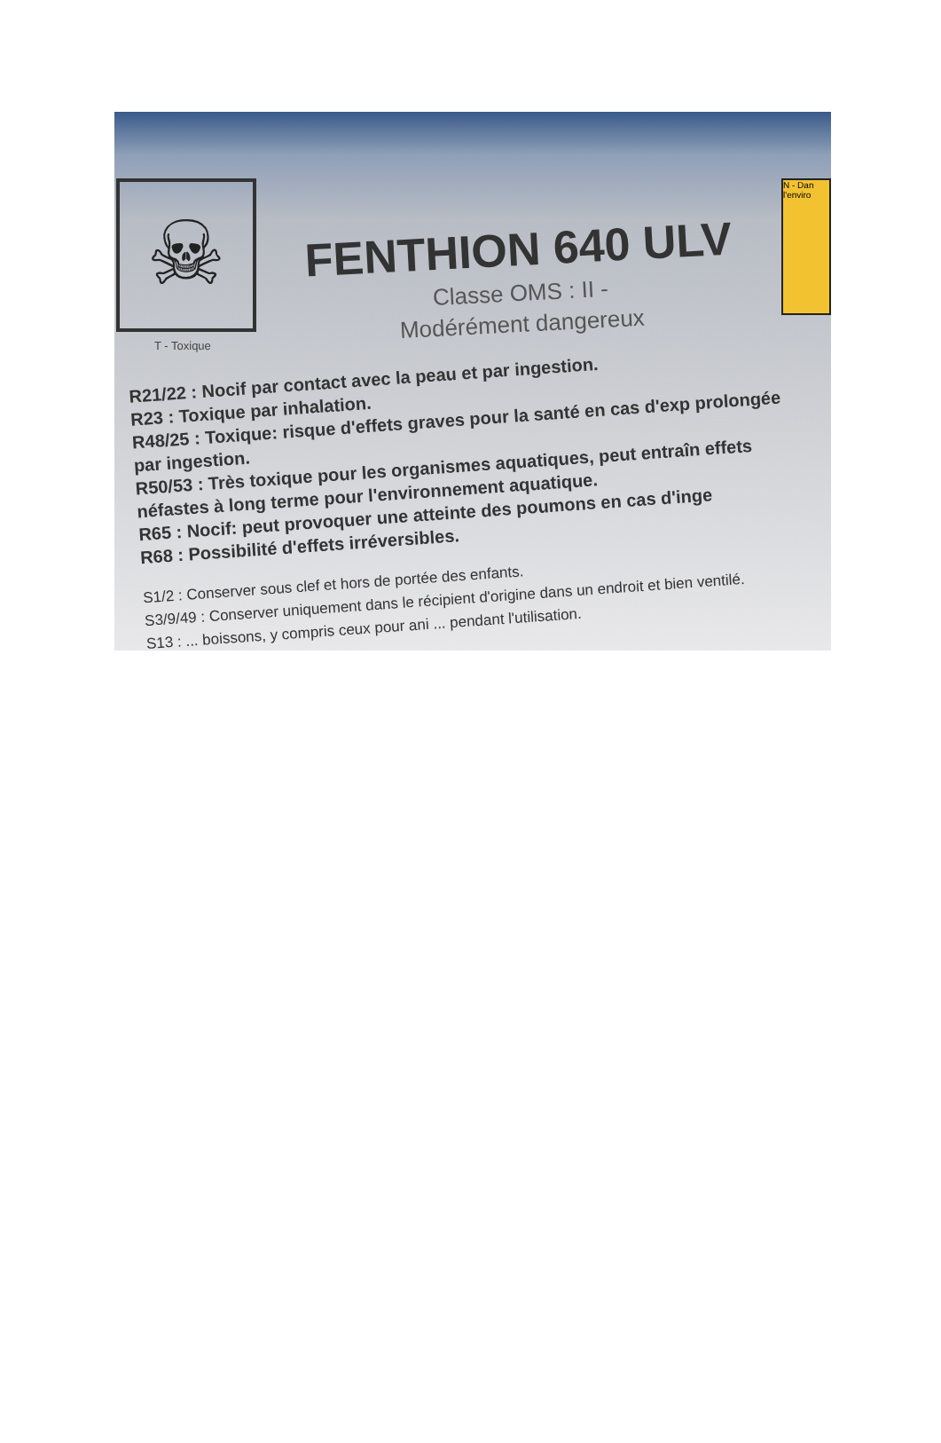☠
T - Toxique
FENTHION 640 ULV
Classe OMS : II -
Modérément dangereux
N - Dan l'enviro
R21/22 : Nocif par contact avec la peau et par ingestion.
R23 : Toxique par inhalation.
R48/25 : Toxique: risque d'effets graves pour la santé en cas d'exp prolongée par ingestion.
R50/53 : Très toxique pour les organismes aquatiques, peut entraîn effets néfastes à long terme pour l'environnement aquatique.
R65 : Nocif: peut provoquer une atteinte des poumons en cas d'inge
R68 : Possibilité d'effets irréversibles.
S1/2 : Conserver sous clef et hors de portée des enfants.
S3/9/49 : Conserver uniquement dans le récipient d'origine dans un endroit et bien ventilé.
S13 : ... boissons, y compris ceux pour ani ... pendant l'utilisation.